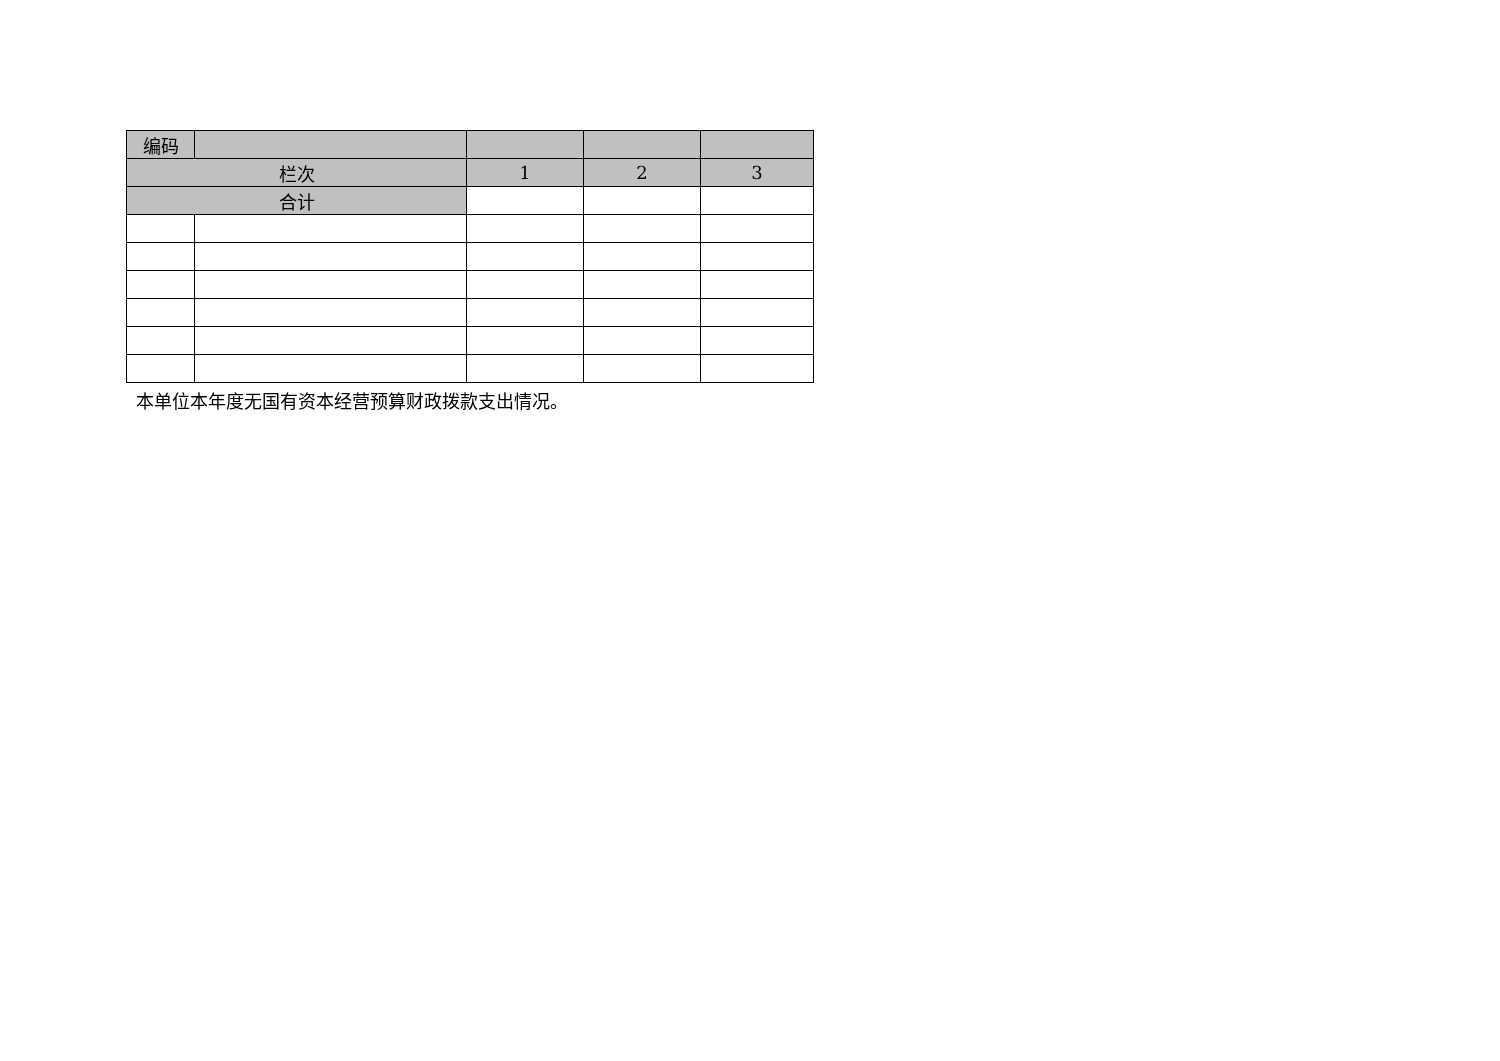| 编码 | | | | |
| --- | --- | --- | --- | --- |
| 栏次 | | 1 | 2 | 3 |
| 合计 | | | | |
本单位本年度无国有资本经营预算财政拨款支出情况。